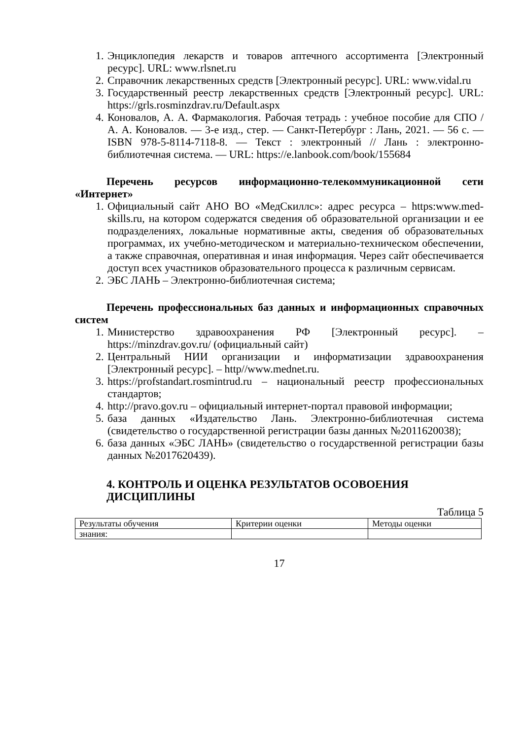1. Энциклопедия лекарств и товаров аптечного ассортимента [Электронный ресурс]. URL: www.rlsnet.ru
2. Справочник лекарственных средств [Электронный ресурс]. URL: www.vidal.ru
3. Государственный реестр лекарственных средств [Электронный ресурс]. URL: https://grls.rosminzdrav.ru/Default.aspx
4. Коновалов, А. А. Фармакология. Рабочая тетрадь : учебное пособие для СПО / А. А. Коновалов. — 3-е изд., стер. — Санкт-Петербург : Лань, 2021. — 56 с. — ISBN 978-5-8114-7118-8. — Текст : электронный // Лань : электронно-библиотечная система. — URL: https://e.lanbook.com/book/155684
Перечень ресурсов информационно-телекоммуникационной сети «Интернет»
1. Официальный сайт АНО ВО «МедСкиллс»: адрес ресурса – https:www.med-skills.ru, на котором содержатся сведения об образовательной организации и ее подразделениях, локальные нормативные акты, сведения об образовательных программах, их учебно-методическом и материально-техническом обеспечении, а также справочная, оперативная и иная информация. Через сайт обеспечивается доступ всех участников образовательного процесса к различным сервисам.
2. ЭБС ЛАНЬ – Электронно-библиотечная система;
Перечень профессиональных баз данных и информационных справочных систем
1. Министерство здравоохранения РФ [Электронный ресурс]. – https://minzdrav.gov.ru/ (официальный сайт)
2. Центральный НИИ организации и информатизации здравоохранения [Электронный ресурс]. – http//www.mednet.ru.
3. https://profstandart.rosmintrud.ru – национальный реестр профессиональных стандартов;
4. http://pravo.gov.ru – официальный интернет-портал правовой информации;
5. база данных «Издательство Лань. Электронно-библиотечная система (свидетельство о государственной регистрации базы данных №2011620038);
6. база данных «ЭБС ЛАНЬ» (свидетельство о государственной регистрации базы данных №2017620439).
4. КОНТРОЛЬ И ОЦЕНКА РЕЗУЛЬТАТОВ ОСОВОЕНИЯ ДИСЦИПЛИНЫ
Таблица 5
| Результаты обучения | Критерии оценки | Методы оценки |
| знания: | | |
17